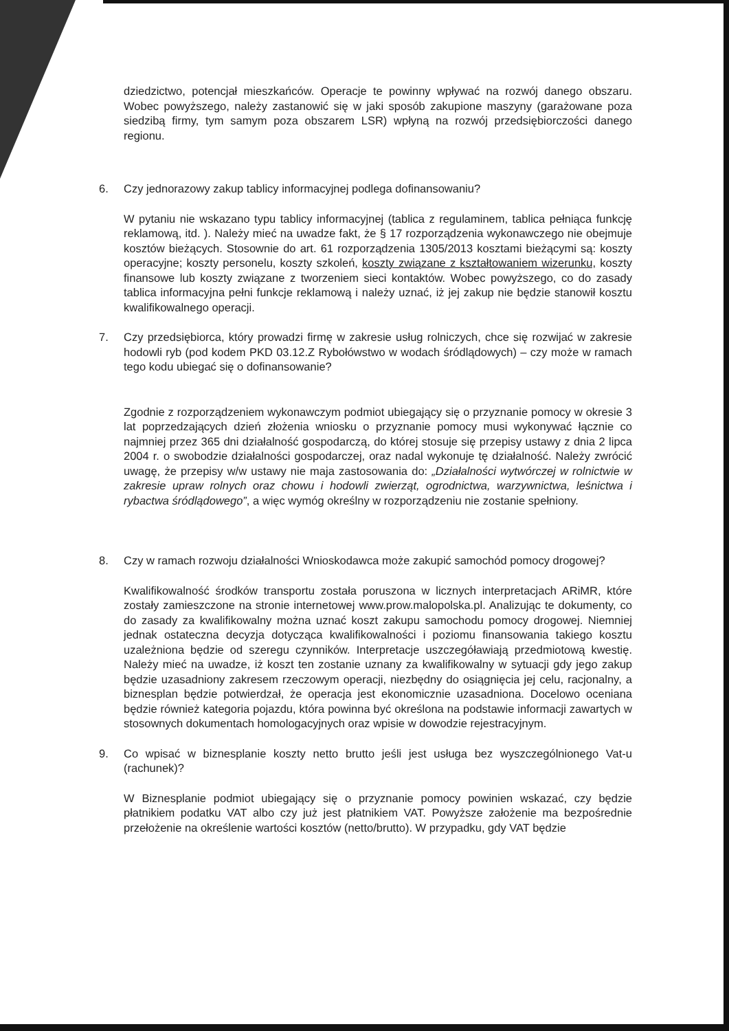dziedzictwo, potencjał mieszkańców. Operacje te powinny wpływać na rozwój danego obszaru. Wobec powyższego, należy zastanowić się w jaki sposób zakupione maszyny (garażowane poza siedzibą firmy, tym samym poza obszarem LSR) wpłyną na rozwój przedsiębiorczości danego regionu.
6. Czy jednorazowy zakup tablicy informacyjnej podlega dofinansowaniu?
W pytaniu nie wskazano typu tablicy informacyjnej (tablica z regulaminem, tablica pełniąca funkcję reklamową, itd. ). Należy mieć na uwadze fakt, że § 17 rozporządzenia wykonawczego nie obejmuje kosztów bieżących. Stosownie do art. 61 rozporządzenia 1305/2013 kosztami bieżącymi są: koszty operacyjne; koszty personelu, koszty szkoleń, koszty związane z kształtowaniem wizerunku, koszty finansowe lub koszty związane z tworzeniem sieci kontaktów. Wobec powyższego, co do zasady tablica informacyjna pełni funkcje reklamową i należy uznać, iż jej zakup nie będzie stanowił kosztu kwalifikowalnego operacji.
7. Czy przedsiębiorca, który prowadzi firmę w zakresie usług rolniczych, chce się rozwijać w zakresie hodowli ryb (pod kodem PKD 03.12.Z Rybołówstwo w wodach śródlądowych) – czy może w ramach tego kodu ubiegać się o dofinansowanie?
Zgodnie z rozporządzeniem wykonawczym podmiot ubiegający się o przyznanie pomocy w okresie 3 lat poprzedzających dzień złożenia wniosku o przyznanie pomocy musi wykonywać łącznie co najmniej przez 365 dni działalność gospodarczą, do której stosuje się przepisy ustawy z dnia 2 lipca 2004 r. o swobodzie działalności gospodarczej, oraz nadal wykonuje tę działalność. Należy zwrócić uwagę, że przepisy w/w ustawy nie maja zastosowania do: „Działalności wytwórczej w rolnictwie w zakresie upraw rolnych oraz chowu i hodowli zwierząt, ogrodnictwa, warzywnictwa, leśnictwa i rybactwa śródlądowego”, a więc wymóg określny w rozporządzeniu nie zostanie spełniony.
8. Czy w ramach rozwoju działalności Wnioskodawca może zakupić samochód pomocy drogowej?
Kwalifikowalność środków transportu została poruszona w licznych interpretacjach ARiMR, które zostały zamieszczone na stronie internetowej www.prow.malopolska.pl. Analizując te dokumenty, co do zasady za kwalifikowalny można uznać koszt zakupu samochodu pomocy drogowej. Niemniej jednak ostateczna decyzja dotycząca kwalifikowalności i poziomu finansowania takiego kosztu uzależniona będzie od szeregu czynników. Interpretacje uszczegóławiają przedmiotową kwestię. Należy mieć na uwadze, iż koszt ten zostanie uznany za kwalifikowalny w sytuacji gdy jego zakup będzie uzasadniony zakresem rzeczowym operacji, niezbędny do osiągnięcia jej celu, racjonalny, a biznesplan będzie potwierdzał, że operacja jest ekonomicznie uzasadniona. Docelowo oceniana będzie również kategoria pojazdu, która powinna być określona na podstawie informacji zawartych w stosownych dokumentach homologacyjnych oraz wpisie w dowodzie rejestracyjnym.
9. Co wpisać w biznesplanie koszty netto brutto jeśli jest usługa bez wyszczególnionego Vat-u (rachunek)?
W Biznesplanie podmiot ubiegający się o przyznanie pomocy powinien wskazać, czy będzie płatnikiem podatku VAT albo czy już jest płatnikiem VAT. Powyższe założenie ma bezpośrednie przełożenie na określenie wartości kosztów (netto/brutto). W przypadku, gdy VAT będzie